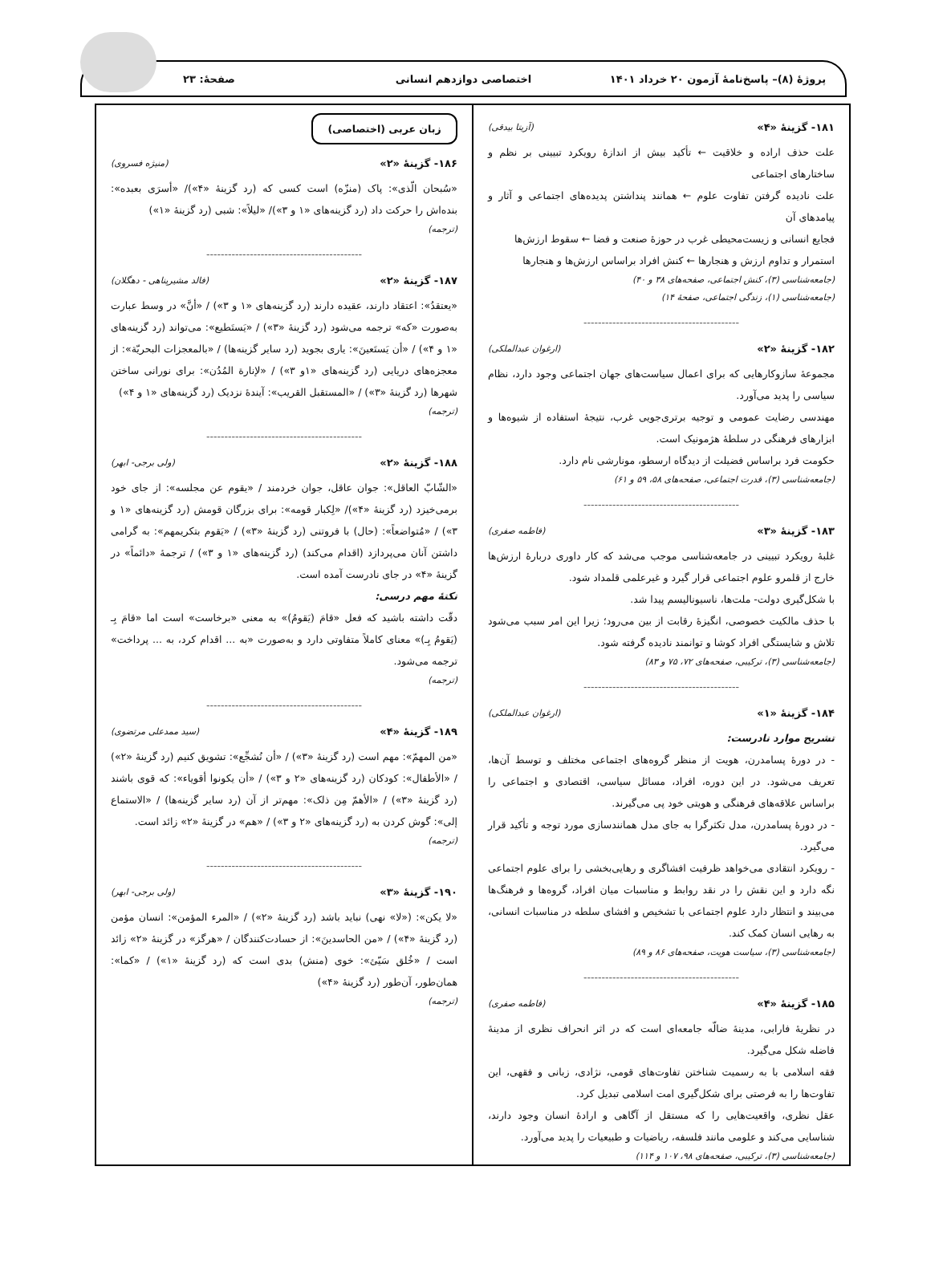پروژهٔ (۸)– پاسخ‌نامهٔ آزمون ۲۰ خرداد ۱۴۰۱
اختصاصی دوازدهم انسانی صفحهٔ: ۲۳
۱۸۱- گزینهٔ «۴» (آزیتا بیدقی)
علت حذف اراده و خلاقیت ← تأکید بیش از اندازهٔ رویکرد تبیینی بر نظم و ساختارهای اجتماعی
علت نادیده گرفتن تفاوت علوم ← همانند پنداشتن پدیده‌های اجتماعی و آثار و پیامدهای آن
فجایع انسانی و زیست‌محیطی غرب در حوزهٔ صنعت و فضا ← سقوط ارزش‌ها
استمرار و تداوم ارزش و هنجارها ← کنش افراد براساس ارزش‌ها و هنجارها
(جامعه‌شناسی (۳)، کنش اجتماعی، صفحه‌های ۳۸ و ۴۰)
(جامعه‌شناسی (۱)، زندگی اجتماعی، صفحهٔ ۱۴)
-------------------------------------------
۱۸۲- گزینهٔ «۲» (ارغوان عبدالملکی)
مجموعهٔ سازوکارهایی که برای اعمال سیاست‌های جهان اجتماعی وجود دارد، نظام سیاسی را پدید می‌آورد.
مهندسی رضایت عمومی و توجیه برتری‌جویی غرب، نتیجهٔ استفاده از شیوه‌ها و ابزارهای فرهنگی در سلطهٔ هژمونیک است.
حکومت فرد براساس فضیلت از دیدگاه ارسطو، مونارشی نام دارد.
(جامعه‌شناسی (۳)، قدرت اجتماعی، صفحه‌های ۵۸، ۵۹ و ۶۱)
-------------------------------------------
۱۸۳- گزینهٔ «۳» (فاطمه صفری)
غلبهٔ رویکرد تبیینی در جامعه‌شناسی موجب می‌شد که کار داوری دربارهٔ ارزش‌ها خارج از قلمرو علوم اجتماعی قرار گیرد و غیرعلمی قلمداد شود.
با شکل‌گیری دولت- ملت‌ها، ناسیونالیسم پیدا شد.
با حذف مالکیت خصوصی، انگیزهٔ رقابت از بین می‌رود؛ زیرا این امر سبب می‌شود تلاش و شایستگی افراد کوشا و توانمند نادیده گرفته شود.
(جامعه‌شناسی (۳)، ترکیبی، صفحه‌های ۷۲، ۷۵ و ۸۳)
-------------------------------------------
۱۸۴- گزینهٔ «۱» (ارغوان عبدالملکی)
تشریح موارد نادرست:
- در دورهٔ پسامدرن، هویت از منظر گروه‌های اجتماعی مختلف و توسط آن‌ها، تعریف می‌شود. در این دوره، افراد، مسائل سیاسی، اقتصادی و اجتماعی را براساس علاقه‌های فرهنگی و هویتی خود پی می‌گیرند.
- در دورهٔ پسامدرن، مدل تکثرگرا به جای مدل همانندسازی مورد توجه و تأکید قرار می‌گیرد.
- رویکرد انتقادی می‌خواهد ظرفیت افشاگری و رهایی‌بخشی را برای علوم اجتماعی نگه دارد و این نقش را در نقد روابط و مناسبات میان افراد، گروه‌ها و فرهنگ‌ها می‌بیند و انتظار دارد علوم اجتماعی با تشخیص و افشای سلطه در مناسبات انسانی، به رهایی انسان کمک کند.
(جامعه‌شناسی (۳)، سیاست هویت، صفحه‌های ۸۶ و ۸۹)
-------------------------------------------
۱۸۵- گزینهٔ «۴» (فاطمه صفری)
در نظریهٔ فارابی، مدینهٔ ضالّه جامعه‌ای است که در اثر انحراف نظری از مدینهٔ فاضله شکل می‌گیرد.
فقه اسلامی با به رسمیت شناختن تفاوت‌های قومی، نژادی، زبانی و فقهی، این تفاوت‌ها را به فرصتی برای شکل‌گیری امت اسلامی تبدیل کرد.
عقل نظری، واقعیت‌هایی را که مستقل از آگاهی و ارادهٔ انسان وجود دارند، شناسایی می‌کند و علومی مانند فلسفه، ریاضیات و طبیعیات را پدید می‌آورد.
(جامعه‌شناسی (۳)، ترکیبی، صفحه‌های ۹۸، ۱۰۷ و ۱۱۴)
زبان عربی (اختصاصی)
۱۸۶- گزینهٔ «۲» (منیژه فسروی)
«سُبحان الّذی»: پاک (منزّه) است کسی که (رد گزینهٔ «۴»)/ «أسرَی بعبده»: بنده‌اش را حرکت داد (رد گزینه‌های «۱ و ۳»)/ «لیلاً»: شبی (رد گزینهٔ «۱»)
(ترجمه)
-------------------------------------------
۱۸۷- گزینهٔ «۲» (فالد مشیرپناهی - دهگلان)
«یعتقدُ»: اعتقاد دارند، عقیده دارند (رد گزینه‌های «۱ و ۳») / «أنَّ» در وسط عبارت به‌صورت «که» ترجمه می‌شود (رد گزینهٔ «۳») / «یَستَطیع»: می‌تواند (رد گزینه‌های «۱ و ۴») / «أن یَستَعینَ»: یاری بجوید (رد سایر گزینه‌ها) / «بالمعجزات البحریّة»: از معجزه‌های دریایی (رد گزینه‌های «۱و ۳») / «لإنارة المُدُن»: برای نورانی ساختن شهرها (رد گزینهٔ «۳») / «المستقبل القریب»: آیندهٔ نزدیک (رد گزینه‌های «۱ و ۴»)
(ترجمه)
-------------------------------------------
۱۸۸- گزینهٔ «۲» (ولی برجی- ابهر)
«الشّابّ العاقل»: جوان عاقل، جوان خردمند / «یقوم عن مجلسه»: از جای خود برمی‌خیزد (رد گزینهٔ «۴»)/ «لِکبار قومه»: برای بزرگان قومش (رد گزینه‌های «۱ و ۳») / «مُتواضعاً»: (حال) با فروتنی (رد گزینهٔ «۳») / «یَقوم بتکریمهم»: به گرامی داشتن آنان می‌پردازد (اقدام می‌کند) (رد گزینه‌های «۱ و ۳») / ترجمهٔ «دائماً» در گزینهٔ «۴» در جای نادرست آمده است.
نکتهٔ مهم درسی:
دقّت داشته باشید که فعل «قامَ (یَقومُ)» به معنی «برخاست» است اما «قامَ بِـ (یَقومُ بِـ)» معنای کاملاً متفاوتی دارد و به‌صورت «به ... اقدام کرد، به ... پرداخت» ترجمه می‌شود.
(ترجمه)
-------------------------------------------
۱۸۹- گزینهٔ «۴» (سید ممدعلی مرتضوی)
«من المهمّ»: مهم است (رد گزینهٔ «۳») / «أن نُشجِّع»: تشویق کنیم (رد گزینهٔ «۲») / «الأطفال»: کودکان (رد گزینه‌های «۲ و ۳») / «أن یکونوا أقویاء»: که قوی باشند (رد گزینهٔ «۳») / «الأهمّ مِن ذلک»: مهم‌تر از آن (رد سایر گزینه‌ها) / «الاستماع إلی»: گوش کردن به (رد گزینه‌های «۲ و ۳») / «هم» در گزینهٔ «۲» زائد است.
(ترجمه)
-------------------------------------------
۱۹۰- گزینهٔ «۳» (ولی برجی- ابهر)
«لا یکن»: («لا» نهی) نباید باشد (رد گزینهٔ «۲») / «المرء المؤمن»: انسان مؤمن (رد گزینهٔ «۴») / «من الحاسدینَ»: از حسادت‌کنندگان / «هرگز» در گزینهٔ «۲» زائد است / «خُلق سَیّئ»: خوی (منش) بدی است که (رد گزینهٔ «۱») / «کما»: همان‌طور، آن‌طور (رد گزینهٔ «۴»)
(ترجمه)